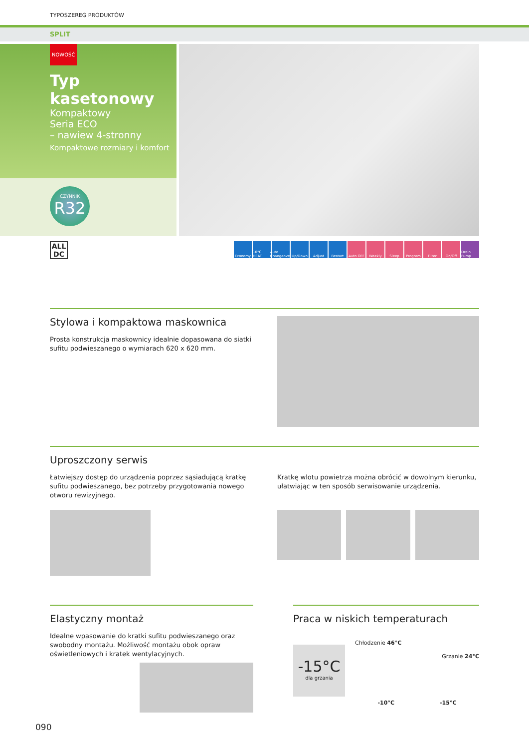TYPOSZEREG PRODUKTÓW
SPLIT
NOWOŚĆ
Typ kasetonowy
Kompaktowy
Seria ECO
– nawiew 4-stronny
Kompaktowe rozmiary i komfort
CZYNNIK
R32
ALL
DC
Economy 10°C HEAT Auto Changeover Up/Down Adjust Restart Auto OFF Weekly Sleep Program Filter On/Off Drain Pump
Stylowa i kompaktowa maskownica
Prosta konstrukcja maskownicy idealnie dopasowana do siatki sufitu podwieszanego o wymiarach 620 x 620 mm.
Uproszczony serwis
Łatwiejszy dostęp do urządzenia poprzez sąsiadującą kratkę sufitu podwieszanego, bez potrzeby przygotowania nowego otworu rewizyjnego.
Kratkę wlotu powietrza można obrócić w dowolnym kierunku, ułatwiając w ten sposób serwisowanie urządzenia.
Elastyczny montaż
Idealne wpasowanie do kratki sufitu podwieszanego oraz swobodny montażu. Możliwość montażu obok opraw oświetleniowych i kratek wentylacyjnych.
Praca w niskich temperaturach
-15°C
dla grzania
Chłodzenie 46°C
Grzanie 24°C
-10°C -15°C
090